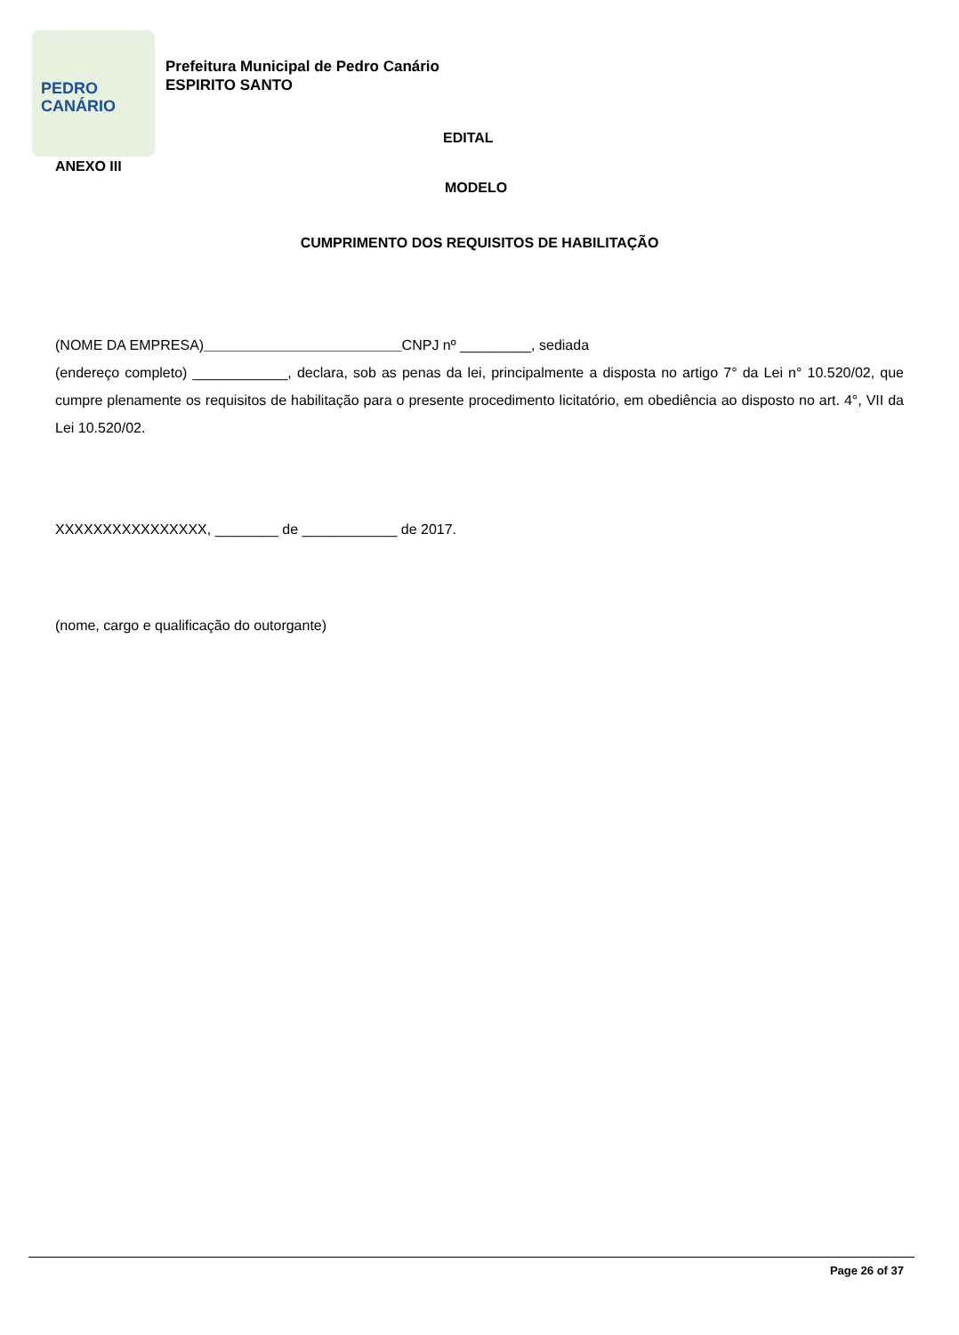PEDRO
CANÁRIO
Prefeitura Municipal de Pedro Canário
ESPIRITO SANTO
EDITAL
ANEXO III
MODELO
CUMPRIMENTO DOS REQUISITOS DE HABILITAÇÃO
(NOME DA EMPRESA)_________________________CNPJ nº _________, sediada
(endereço completo) ____________, declara, sob as penas da lei, principalmente a disposta no artigo 7° da Lei n° 10.520/02, que cumpre plenamente os requisitos de habilitação para o presente procedimento licitatório, em obediência ao disposto no art. 4°, VII da Lei 10.520/02.
XXXXXXXXXXXXXXXX, ________ de ____________ de 2017.
(nome, cargo e qualificação do outorgante)
Page 26 of 37